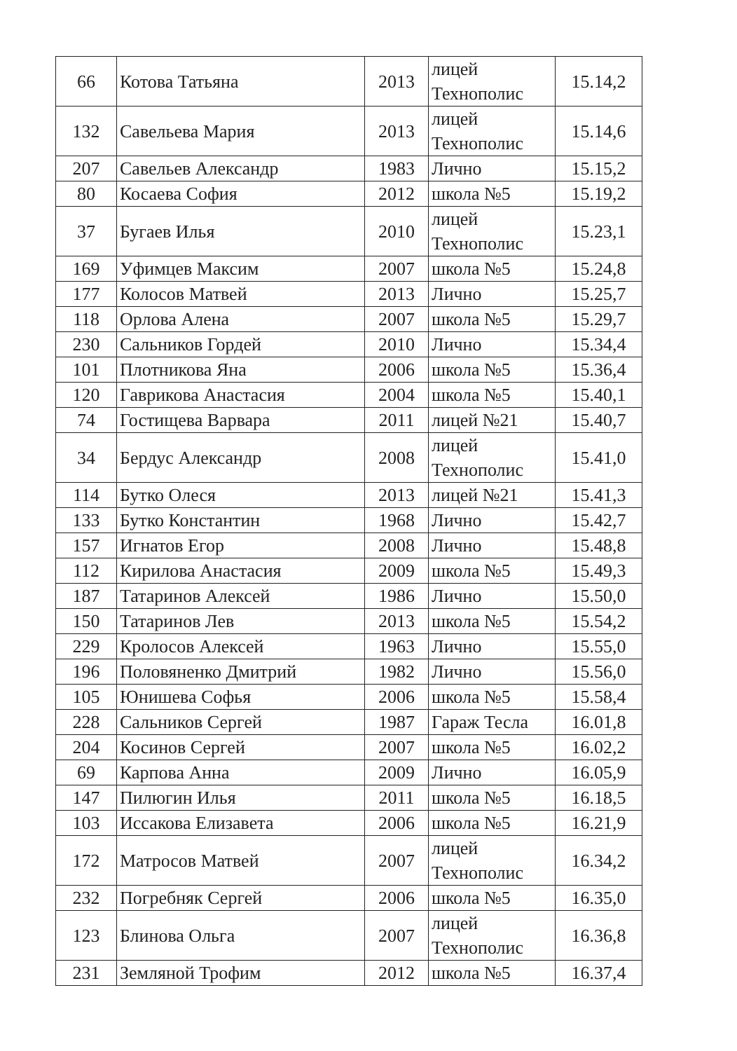| 66 | Котова Татьяна | 2013 | лицей Технополис | 15.14,2 |
| 132 | Савельева Мария | 2013 | лицей Технополис | 15.14,6 |
| 207 | Савельев Александр | 1983 | Лично | 15.15,2 |
| 80 | Косаева София | 2012 | школа №5 | 15.19,2 |
| 37 | Бугаев Илья | 2010 | лицей Технополис | 15.23,1 |
| 169 | Уфимцев Максим | 2007 | школа №5 | 15.24,8 |
| 177 | Колосов Матвей | 2013 | Лично | 15.25,7 |
| 118 | Орлова Алена | 2007 | школа №5 | 15.29,7 |
| 230 | Сальников Гордей | 2010 | Лично | 15.34,4 |
| 101 | Плотникова Яна | 2006 | школа №5 | 15.36,4 |
| 120 | Гаврикова Анастасия | 2004 | школа №5 | 15.40,1 |
| 74 | Гостищева Варвара | 2011 | лицей №21 | 15.40,7 |
| 34 | Бердус Александр | 2008 | лицей Технополис | 15.41,0 |
| 114 | Бутко Олеся | 2013 | лицей №21 | 15.41,3 |
| 133 | Бутко Константин | 1968 | Лично | 15.42,7 |
| 157 | Игнатов Егор | 2008 | Лично | 15.48,8 |
| 112 | Кирилова Анастасия | 2009 | школа №5 | 15.49,3 |
| 187 | Татаринов Алексей | 1986 | Лично | 15.50,0 |
| 150 | Татаринов Лев | 2013 | школа №5 | 15.54,2 |
| 229 | Кролосов Алексей | 1963 | Лично | 15.55,0 |
| 196 | Половяненко Дмитрий | 1982 | Лично | 15.56,0 |
| 105 | Юнишева Софья | 2006 | школа №5 | 15.58,4 |
| 228 | Сальников Сергей | 1987 | Гараж Тесла | 16.01,8 |
| 204 | Косинов Сергей | 2007 | школа №5 | 16.02,2 |
| 69 | Карпова Анна | 2009 | Лично | 16.05,9 |
| 147 | Пилюгин Илья | 2011 | школа №5 | 16.18,5 |
| 103 | Иссакова Елизавета | 2006 | школа №5 | 16.21,9 |
| 172 | Матросов Матвей | 2007 | лицей Технополис | 16.34,2 |
| 232 | Погребняк Сергей | 2006 | школа №5 | 16.35,0 |
| 123 | Блинова Ольга | 2007 | лицей Технополис | 16.36,8 |
| 231 | Земляной Трофим | 2012 | школа №5 | 16.37,4 |